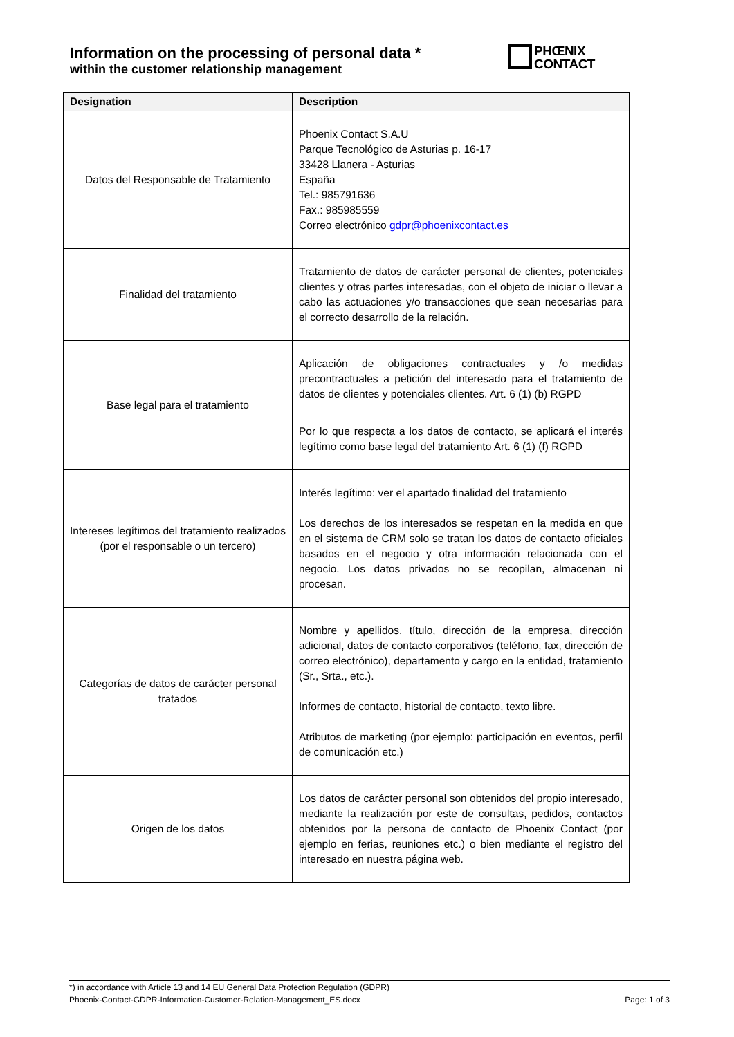Information on the processing of personal data *
within the customer relationship management
PHŒNIX
CONTACT
| Designation | Description |
| --- | --- |
| Datos del Responsable de Tratamiento | Phoenix Contact S.A.U Parque Tecnológico de Asturias p. 16-17 33428 Llanera - Asturias España Tel.: 985791636 Fax.: 985985559 Correo electrónico gdpr@phoenixcontact.es |
| Finalidad del tratamiento | Tratamiento de datos de carácter personal de clientes, potenciales clientes y otras partes interesadas, con el objeto de iniciar o llevar a cabo las actuaciones y/o transacciones que sean necesarias para el correcto desarrollo de la relación. |
| Base legal para el tratamiento | Aplicación de obligaciones contractuales y /o medidas precontractuales a petición del interesado para el tratamiento de datos de clientes y potenciales clientes. Art. 6 (1) (b) RGPD Por lo que respecta a los datos de contacto, se aplicará el interés legítimo como base legal del tratamiento Art. 6 (1) (f) RGPD |
| Intereses legítimos del tratamiento realizados (por el responsable o un tercero) | Interés legítimo: ver el apartado finalidad del tratamiento Los derechos de los interesados se respetan en la medida en que en el sistema de CRM solo se tratan los datos de contacto oficiales basados en el negocio y otra información relacionada con el negocio. Los datos privados no se recopilan, almacenan ni procesan. |
| Categorías de datos de carácter personal tratados | Nombre y apellidos, título, dirección de la empresa, dirección adicional, datos de contacto corporativos (teléfono, fax, dirección de correo electrónico), departamento y cargo en la entidad, tratamiento (Sr., Srta., etc.). Informes de contacto, historial de contacto, texto libre. Atributos de marketing (por ejemplo: participación en eventos, perfil de comunicación etc.) |
| Origen de los datos | Los datos de carácter personal son obtenidos del propio interesado, mediante la realización por este de consultas, pedidos, contactos obtenidos por la persona de contacto de Phoenix Contact (por ejemplo en ferias, reuniones etc.) o bien mediante el registro del interesado en nuestra página web. |
*) in accordance with Article 13 and 14 EU General Data Protection Regulation (GDPR)
Phoenix-Contact-GDPR-Information-Customer-Relation-Management_ES.docx Page: 1 of 3